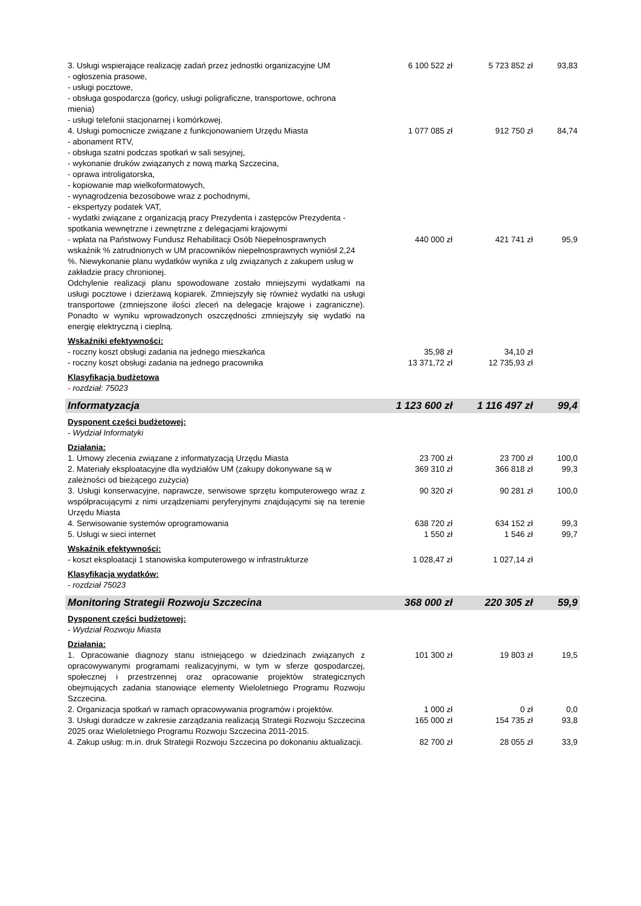| 3. Usługi wspierające realizację zadań przez jednostki organizacyjne UM - ogłoszenia prasowe, - usługi pocztowe, - obsługa gospodarcza (gońcy, usługi poligraficzne, transportowe, ochrona mienia) - usługi telefonii stacjonarnej i komórkowej. | 6 100 522 zł | 5 723 852 zł | 93,83 |
| 4. Usługi pomocnicze związane z funkcjonowaniem Urzędu Miasta - abonament RTV, - obsługa szatni podczas spotkań w sali sesyjnej, - wykonanie druków związanych z nową marką Szczecina, - oprawa introligatorska, - kopiowanie map wielkoformatowych, - wynagrodzenia bezosobowe wraz z pochodnymi, - ekspertyzy podatek VAT, - wydatki związane z organizacją pracy Prezydenta i zastępców Prezydenta - spotkania wewnętrzne i zewnętrzne z delegacjami krajowymi | 1 077 085 zł | 912 750 zł | 84,74 |
| - wpłata na Państwowy Fundusz Rehabilitacji Osób Niepełnosprawnych wskaźnik % zatrudnionych w UM pracowników niepełnosprawnych wyniósł 2,24 %. Niewykonanie planu wydatków wynika z ulg związanych z zakupem usług w zakładzie pracy chronionej. | 440 000 zł | 421 741 zł | 95,9 |
| Odchylenie realizacji planu spowodowane zostało mniejszymi wydatkami na usługi pocztowe i dzierżawą kopiarek. Zmniejszyły się również wydatki na usługi transportowe (zmniejszone ilości zleceń na delegacje krajowe i zagraniczne). Ponadto w wyniku wprowadzonych oszczędności zmniejszyły się wydatki na energię elektryczną i cieplną. | | | |
| Wskaźniki efektywności: | | | |
| - roczny koszt obsługi zadania na jednego mieszkańca | 35,98 zł | 34,10 zł | |
| - roczny koszt obsługi zadania na jednego pracownika | 13 371,72 zł | 12 735,93 zł | |
| Klasyfikacja budżetowa | | | |
| - rozdział: 75023 | | | |
| Informatyzacja | 1 123 600 zł | 1 116 497 zł | 99,4 |
| Dysponent części budżetowej: | | | |
| - Wydział Informatyki | | | |
| Działania: | | | |
| 1. Umowy zlecenia związane z informatyzacją Urzędu Miasta | 23 700 zł | 23 700 zł | 100,0 |
| 2. Materiały eksploatacyjne dla wydziałów UM (zakupy dokonywane są w zależności od bieżącego zużycia) | 369 310 zł | 366 818 zł | 99,3 |
| 3. Usługi konserwacyjne, naprawcze, serwisowe sprzętu komputerowego wraz z współpracującymi z nimi urządzeniami peryferyjnymi znajdującymi się na terenie Urzędu Miasta | 90 320 zł | 90 281 zł | 100,0 |
| 4. Serwisowanie systemów oprogramowania | 638 720 zł | 634 152 zł | 99,3 |
| 5. Usługi w sieci internet | 1 550 zł | 1 546 zł | 99,7 |
| Wskaźnik efektywności: | | | |
| - koszt eksploatacji 1 stanowiska komputerowego w infrastrukturze | 1 028,47 zł | 1 027,14 zł | |
| Klasyfikacja wydatków: | | | |
| - rozdział 75023 | | | |
| Monitoring Strategii Rozwoju Szczecina | 368 000 zł | 220 305 zł | 59,9 |
| Dysponent części budżetowej: | | | |
| - Wydział Rozwoju Miasta | | | |
| Działania: | | | |
| 1. Opracowanie diagnozy stanu istniejącego w dziedzinach związanych z opracowywanymi programami realizacyjnymi, w tym w sferze gospodarczej, społecznej i przestrzennej oraz opracowanie projektów strategicznych obejmujących zadania stanowiące elementy Wieloletniego Programu Rozwoju Szczecina. | 101 300 zł | 19 803 zł | 19,5 |
| 2. Organizacja spotkań w ramach opracowywania programów i projektów. | 1 000 zł | 0 zł | 0,0 |
| 3. Usługi doradcze w zakresie zarządzania realizacją Strategii Rozwoju Szczecina 2025 oraz Wieloletniego Programu Rozwoju Szczecina 2011-2015. | 165 000 zł | 154 735 zł | 93,8 |
| 4. Zakup usług: m.in. druk Strategii Rozwoju Szczecina po dokonaniu aktualizacji. | 82 700 zł | 28 055 zł | 33,9 |